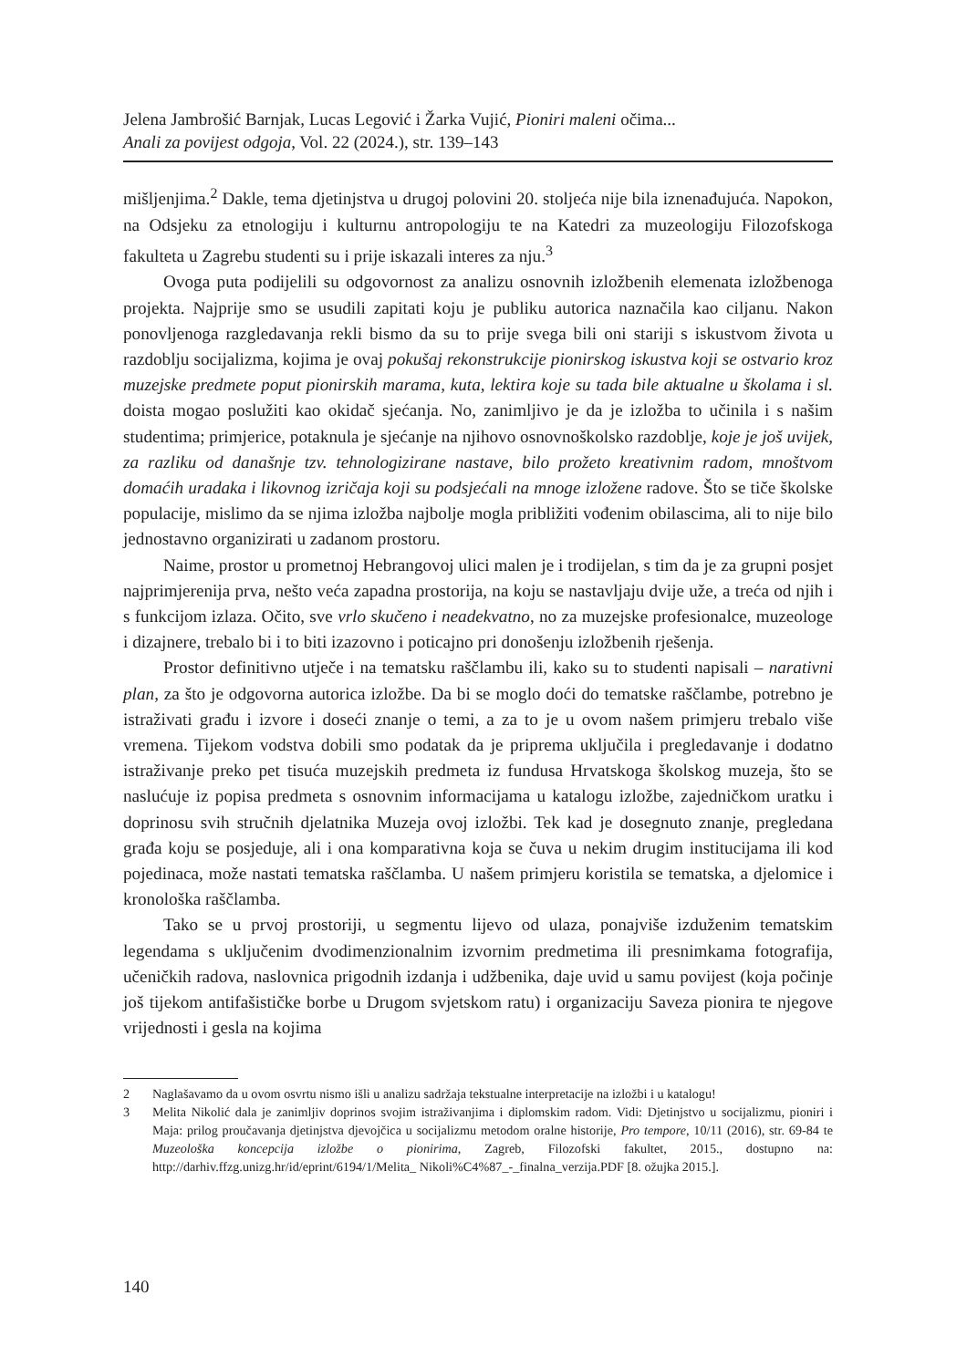Jelena Jambrošić Barnjak, Lucas Legović i Žarka Vujić, Pioniri maleni očima...
Anali za povijest odgoja, Vol. 22 (2024.), str. 139–143
mišljenjima.<sup>2</sup> Dakle, tema djetinjstva u drugoj polovini 20. stoljeća nije bila iznenađujuća. Napokon, na Odsjeku za etnologiju i kulturnu antropologiju te na Katedri za muzeologiju Filozofskoga fakulteta u Zagrebu studenti su i prije iskazali interes za nju.<sup>3</sup>
Ovoga puta podijelili su odgovornost za analizu osnovnih izložbenih elemenata izložbenoga projekta. Najprije smo se usudili zapitati koju je publiku autorica naznačila kao ciljanu. Nakon ponovljenoga razgledavanja rekli bismo da su to prije svega bili oni stariji s iskustvom života u razdoblju socijalizma, kojima je ovaj pokušaj rekonstrukcije pionirskog iskustva koji se ostvario kroz muzejske predmete poput pionirskih marama, kuta, lektira koje su tada bile aktualne u školama i sl. doista mogao poslužiti kao okidač sjećanja. No, zanimljivo je da je izložba to učinila i s našim studentima; primjerice, potaknula je sjećanje na njihovo osnovnoškolsko razdoblje, koje je još uvijek, za razliku od današnje tzv. tehnologizirane nastave, bilo prožeto kreativnim radom, mnoštvom domaćih uradaka i likovnog izričaja koji su podsjećali na mnoge izložene radove. Što se tiče školske populacije, mislimo da se njima izložba najbolje mogla približiti vođenim obilascima, ali to nije bilo jednostavno organizirati u zadanom prostoru.
Naime, prostor u prometnoj Hebrangovoj ulici malen je i trodijelan, s tim da je za grupni posjet najprimjerenija prva, nešto veća zapadna prostorija, na koju se nastavljaju dvije uže, a treća od njih i s funkcijom izlaza. Očito, sve vrlo skučeno i neadekvatno, no za muzejske profesionalce, muzeologe i dizajnere, trebalo bi i to biti izazovno i poticajno pri donošenju izložbenih rješenja.
Prostor definitivno utječe i na tematsku raščlambu ili, kako su to studenti napisali – narativni plan, za što je odgovorna autorica izložbe. Da bi se moglo doći do tematske raščlambe, potrebno je istraživati građu i izvore i doseći znanje o temi, a za to je u ovom našem primjeru trebalo više vremena. Tijekom vodstva dobili smo podatak da je priprema uključila i pregledavanje i dodatno istraživanje preko pet tisuća muzejskih predmeta iz fundusa Hrvatskoga školskog muzeja, što se naslućuje iz popisa predmeta s osnovnim informacijama u katalogu izložbe, zajedničkom uratku i doprinosu svih stručnih djelatnika Muzeja ovoj izložbi. Tek kad je dosegnuto znanje, pregledana građa koju se posjeduje, ali i ona komparativna koja se čuva u nekim drugim institucijama ili kod pojedinaca, može nastati tematska raščlamba. U našem primjeru koristila se tematska, a djelomice i kronološka raščlamba.
Tako se u prvoj prostoriji, u segmentu lijevo od ulaza, ponajviše izduženim tematskim legendama s uključenim dvodimenzionalnim izvornim predmetima ili presnimkama fotografija, učeničkih radova, naslovnica prigodnih izdanja i udžbenika, daje uvid u samu povijest (koja počinje još tijekom antifašističke borbe u Drugom svjetskom ratu) i organizaciju Saveza pionira te njegove vrijednosti i gesla na kojima
2 Naglašavamo da u ovom osvrtu nismo išli u analizu sadržaja tekstualne interpretacije na izložbi i u katalogu!
3 Melita Nikolić dala je zanimljiv doprinos svojim istraživanjima i diplomskim radom. Vidi: Djetinjstvo u socijalizmu, pioniri i Maja: prilog proučavanja djetinjstva djevojčica u socijalizmu metodom oralne historije, Pro tempore, 10/11 (2016), str. 69-84 te Muzeološka koncepcija izložbe o pionirima, Zagreb, Filozofski fakultet, 2015., dostupno na: http://darhiv.ffzg.unizg.hr/id/eprint/6194/1/Melita_ Nikoli%C4%87_-_finalna_verzija.PDF [8. ožujka 2015.].
140